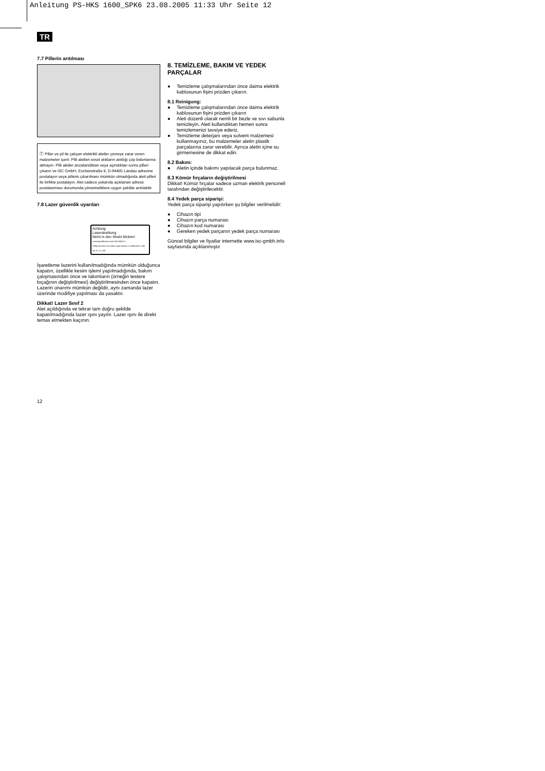Anleitung PS-HKS 1600_SPK6 23.08.2005 11:33 Uhr Seite 12
TR
7.7 Pillerin arıtılması
Ⓣ Piller ve pil ile çalışan elektrikli aletler çevreye zarar veren malzemeler içerir. Pilli aletleri evsel atıkların atıldığı çöp bidonlarına atmayın. Pilli aletler arızalandıktan veya aşındıktan sonra pilleri çıkarın ve iSC GmbH, Eschenstraße 6, D-94405 Landau adresine postalayın veya pillerin çıkarılması mümkün olmadığında aleti pilleri ile birlikte postalayın. Alet sadece yukarıda açıklanan adrese postalanması durumunda yönetmeliklere uygun şekilde arıtılabilir.
7.8 Lazer güvenlik uyarıları
Achtung
Laserstrahlung
Nicht in den Strahl blicken!
Laserspezifikation nach EN 60825-1: 1994+A2:2001+A1:2002 Laser Klasse 2 LDBXQ03 λ: 650 nm P: ≤ 1 mW
İşaretleme lazerini kullanılmadığında mümkün olduğunca kapatın, özellikle kesim işlemi yapılmadığında, bakım çalışmasından önce ve takımların (örneğin testere bıçağının değiştirilmesi) değiştirilmesinden önce kapatın. Lazerin onarımı mümkün değildir, aynı zamanda lazer üzerinde modifiye yapılması da yasaktır.
Dikkat! Lazer Sınıf 2
Alet açıldığında ve tekrar tam doğru şekilde kapatılmadığında lazer ışını yayılır. Lazer ışını ile direkt temas etmekten kaçının.
8. TEMİZLEME, BAKIM VE YEDEK PARÇALAR
Temizleme çalışmalarından önce daima elektrik kablosunun fişini prizden çıkarın.
8.1 Reinigung:
Temizleme çalışmalarından önce daima elektrik kablosunun fişini prizden çıkarın
Aleti düzenli olarak nemli bir bezle ve sıvı sabunla temizleyin. Aleti kullandıktan hemen sonra temizlemenizi tavsiye ederiz.
Temizleme deterjanı veya solvent malzemesi kullanmayınız, bu malzemeler aletin plastik parçalarına zarar verebilir. Ayrıca aletin içine su girmemesine de dikkat edin.
8.2 Bakım:
Aletin içinde bakımı yapılacak parça bulunmaz.
8.3 Kömür fırçaların değiştirilmesi
Dikkat! Kömür fırçalar sadece uzman elektrik personeli tarafından değiştirilecektir.
8.4 Yedek parça siparişi:
Yedek parça siparişi yapılırken şu bilgiler verilmelidir:
Cihazın tipi
Cihazın parça numarası
Cihazın kod numarası
Gereken yedek parçanın yedek parça numarası
Güncel bilgiler ve fiyatlar internette www.isc-gmbh.info sayfasında açıklanmıştır
12